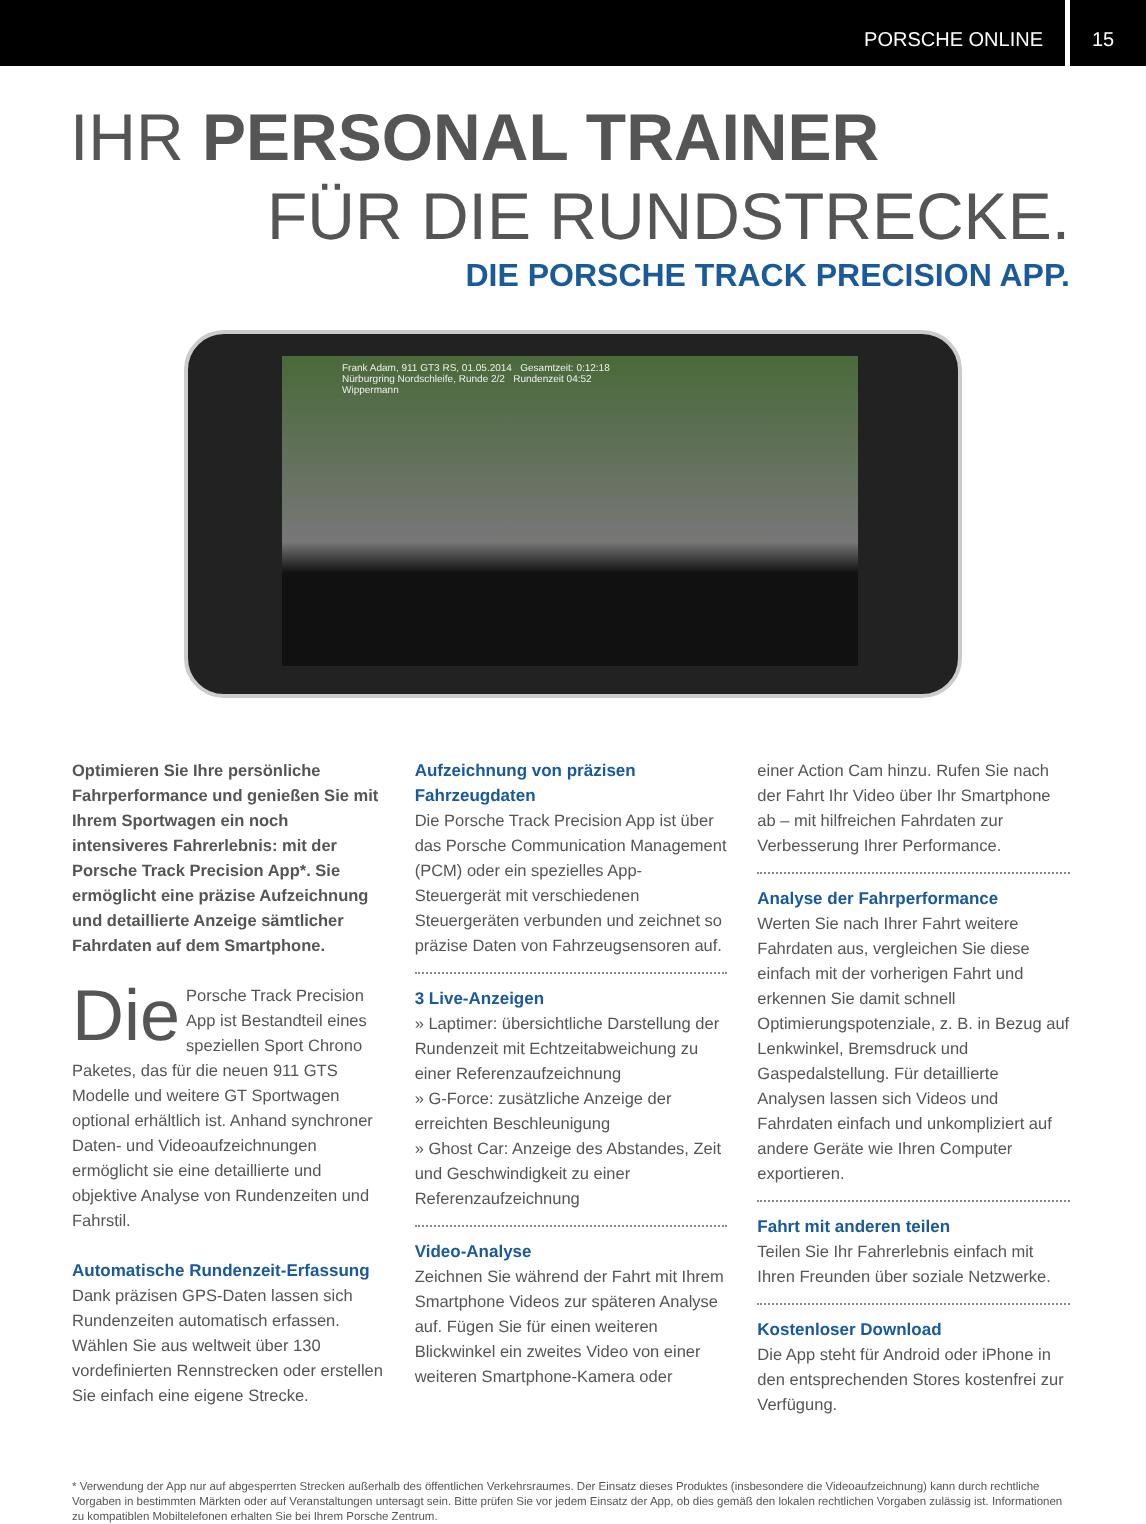PORSCHE ONLINE 15
IHR PERSONAL TRAINER
FÜR DIE RUNDSTRECKE.
DIE PORSCHE TRACK PRECISION APP.
Frank Adam, 911 GT3 RS, 01.05.2014 Gesamtzeit: 0:12:18
Nürburgring Nordschleife, Runde 2/2 Rundenzeit 04:52
Wippermann
Optimieren Sie Ihre persönliche Fahrperformance und genießen Sie mit Ihrem Sportwagen ein noch intensiveres Fahrerlebnis: mit der Porsche Track Precision App*. Sie ermöglicht eine präzise Aufzeichnung und detaillierte Anzeige sämtlicher Fahrdaten auf dem Smartphone.
Die Porsche Track Precision App ist Bestandteil eines speziellen Sport Chrono Paketes, das für die neuen 911 GTS Modelle und weitere GT Sportwagen optional erhältlich ist. Anhand synchroner Daten- und Videoaufzeichnungen ermöglicht sie eine detaillierte und objektive Analyse von Rundenzeiten und Fahrstil.
Automatische Rundenzeit-Erfassung
Dank präzisen GPS-Daten lassen sich Rundenzeiten automatisch erfassen. Wählen Sie aus weltweit über 130 vordefinierten Rennstrecken oder erstellen Sie einfach eine eigene Strecke.
Aufzeichnung von präzisen Fahrzeugdaten
Die Porsche Track Precision App ist über das Porsche Communication Management (PCM) oder ein spezielles App-Steuergerät mit verschiedenen Steuergeräten verbunden und zeichnet so präzise Daten von Fahrzeugsensoren auf.
3 Live-Anzeigen
» Laptimer: übersichtliche Darstellung der Rundenzeit mit Echtzeitabweichung zu einer Referenzaufzeichnung
» G-Force: zusätzliche Anzeige der erreichten Beschleunigung
» Ghost Car: Anzeige des Abstandes, Zeit und Geschwindigkeit zu einer Referenzaufzeichnung
Video-Analyse
Zeichnen Sie während der Fahrt mit Ihrem Smartphone Videos zur späteren Analyse auf. Fügen Sie für einen weiteren Blickwinkel ein zweites Video von einer weiteren Smartphone-Kamera oder
einer Action Cam hinzu. Rufen Sie nach der Fahrt Ihr Video über Ihr Smartphone ab – mit hilfreichen Fahrdaten zur Verbesserung Ihrer Performance.
Analyse der Fahrperformance
Werten Sie nach Ihrer Fahrt weitere Fahrdaten aus, vergleichen Sie diese einfach mit der vorherigen Fahrt und erkennen Sie damit schnell Optimierungspotenziale, z. B. in Bezug auf Lenkwinkel, Bremsdruck und Gaspedalstellung. Für detaillierte Analysen lassen sich Videos und Fahrdaten einfach und unkompliziert auf andere Geräte wie Ihren Computer exportieren.
Fahrt mit anderen teilen
Teilen Sie Ihr Fahrerlebnis einfach mit Ihren Freunden über soziale Netzwerke.
Kostenloser Download
Die App steht für Android oder iPhone in den entsprechenden Stores kostenfrei zur Verfügung.
* Verwendung der App nur auf abgesperrten Strecken außerhalb des öffentlichen Verkehrsraumes. Der Einsatz dieses Produktes (insbesondere die Videoaufzeichnung) kann durch rechtliche Vorgaben in bestimmten Märkten oder auf Veranstaltungen untersagt sein. Bitte prüfen Sie vor jedem Einsatz der App, ob dies gemäß den lokalen rechtlichen Vorgaben zulässig ist. Informationen zu kompatiblen Mobiltelefonen erhalten Sie bei Ihrem Porsche Zentrum.